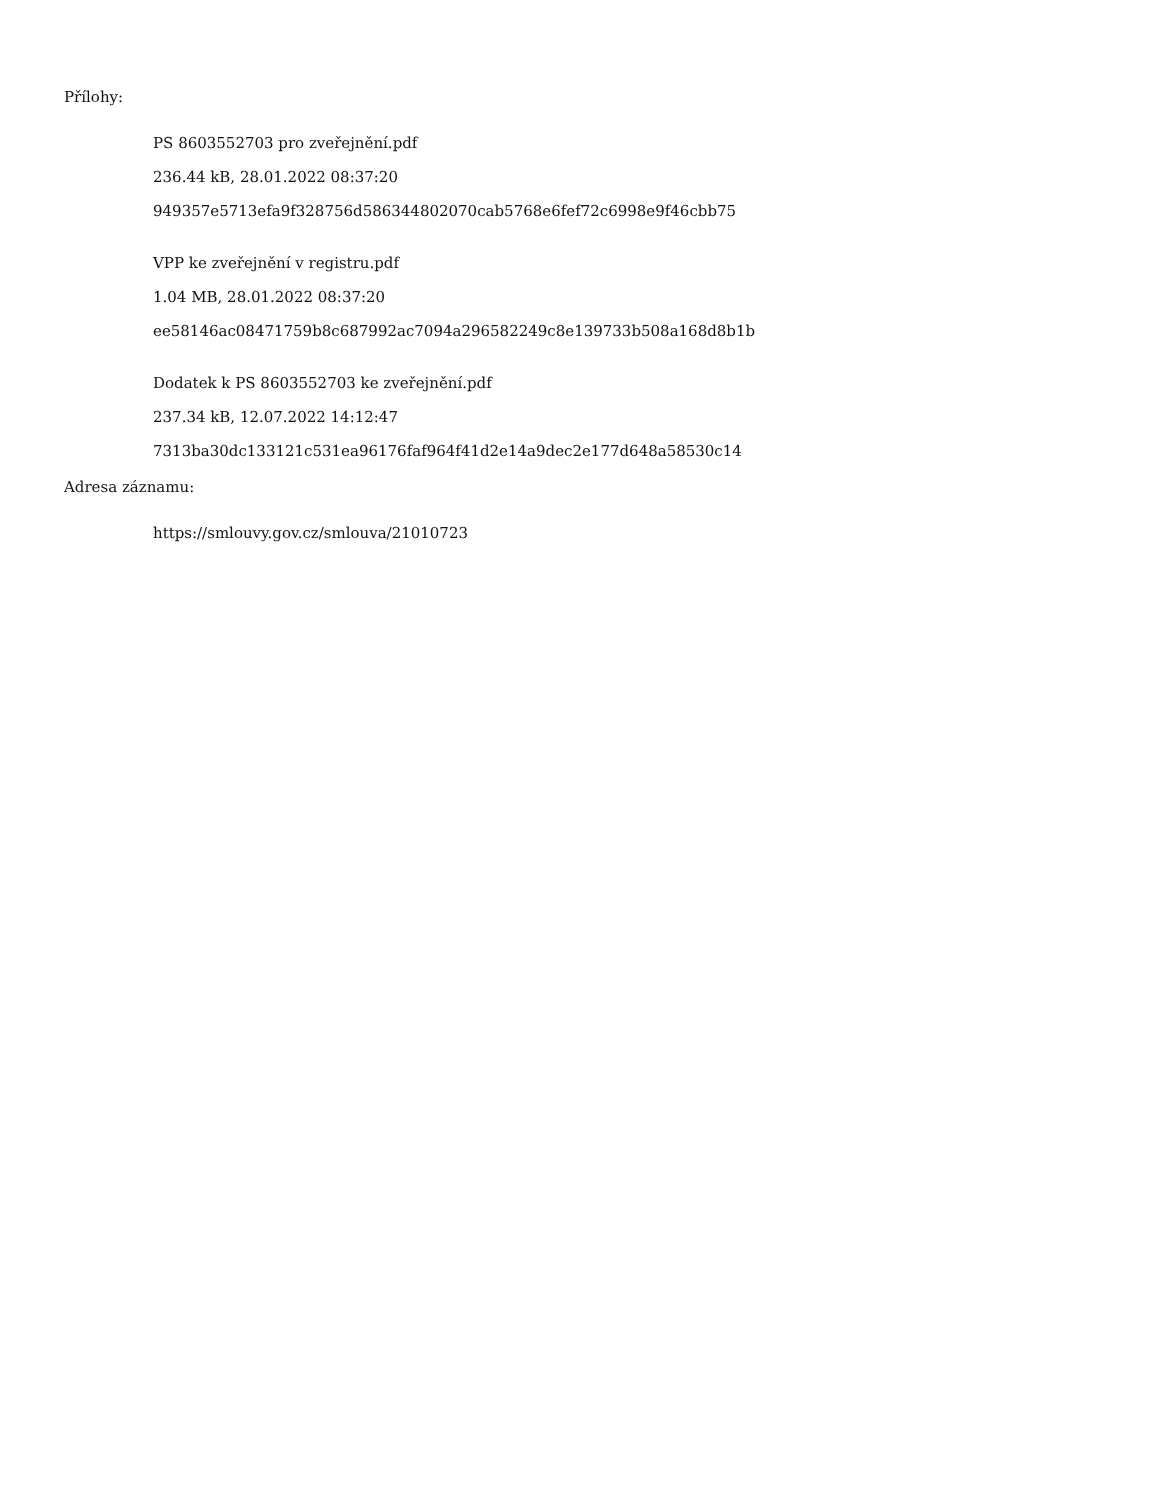Přílohy:
PS 8603552703 pro zveřejnění.pdf
236.44 kB, 28.01.2022 08:37:20
949357e5713efa9f328756d586344802070cab5768e6fef72c6998e9f46cbb75
VPP ke zveřejnění v registru.pdf
1.04 MB, 28.01.2022 08:37:20
ee58146ac08471759b8c687992ac7094a296582249c8e139733b508a168d8b1b
Dodatek k PS 8603552703 ke zveřejnění.pdf
237.34 kB, 12.07.2022 14:12:47
7313ba30dc133121c531ea96176faf964f41d2e14a9dec2e177d648a58530c14
Adresa záznamu:
https://smlouvy.gov.cz/smlouva/21010723